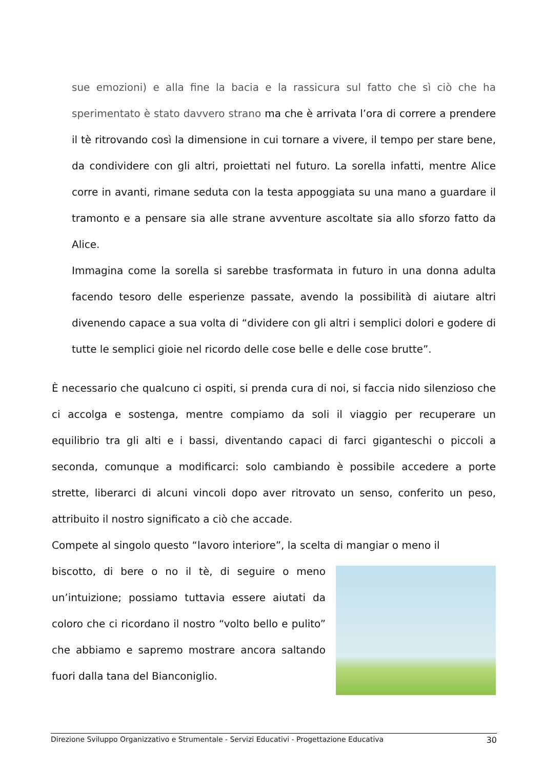sue emozioni) e alla fine la bacia e la rassicura sul fatto che sì ciò che ha sperimentato è stato davvero strano ma che è arrivata l’ora di correre a prendere il tè ritrovando così la dimensione in cui tornare a vivere, il tempo per stare bene, da condividere con gli altri, proiettati nel futuro. La sorella infatti, mentre Alice corre in avanti, rimane seduta con la testa appoggiata su una mano a guardare il tramonto e a pensare sia alle strane avventure ascoltate sia allo sforzo fatto da Alice.
Immagina come la sorella si sarebbe trasformata in futuro in una donna adulta facendo tesoro delle esperienze passate, avendo la possibilità di aiutare altri divenendo capace a sua volta di “dividere con gli altri i semplici dolori e godere di tutte le semplici gioie nel ricordo delle cose belle e delle cose brutte”.
È necessario che qualcuno ci ospiti, si prenda cura di noi, si faccia nido silenzioso che ci accolga e sostenga, mentre compiamo da soli il viaggio per recuperare un equilibrio tra gli alti e i bassi, diventando capaci di farci giganteschi o piccoli a seconda, comunque a modificarci: solo cambiando è possibile accedere a porte strette, liberarci di alcuni vincoli dopo aver ritrovato un senso, conferito un peso, attribuito il nostro significato a ciò che accade.
Compete al singolo questo “lavoro interiore”, la scelta di mangiar o meno il
biscotto, di bere o no il tè, di seguire o meno un’intuizione; possiamo tuttavia essere aiutati da coloro che ci ricordano il nostro “volto bello e pulito” che abbiamo e sapremo mostrare ancora saltando fuori dalla tana del Bianconiglio.
Direzione Sviluppo Organizzativo e Strumentale - Servizi Educativi - Progettazione Educativa 30